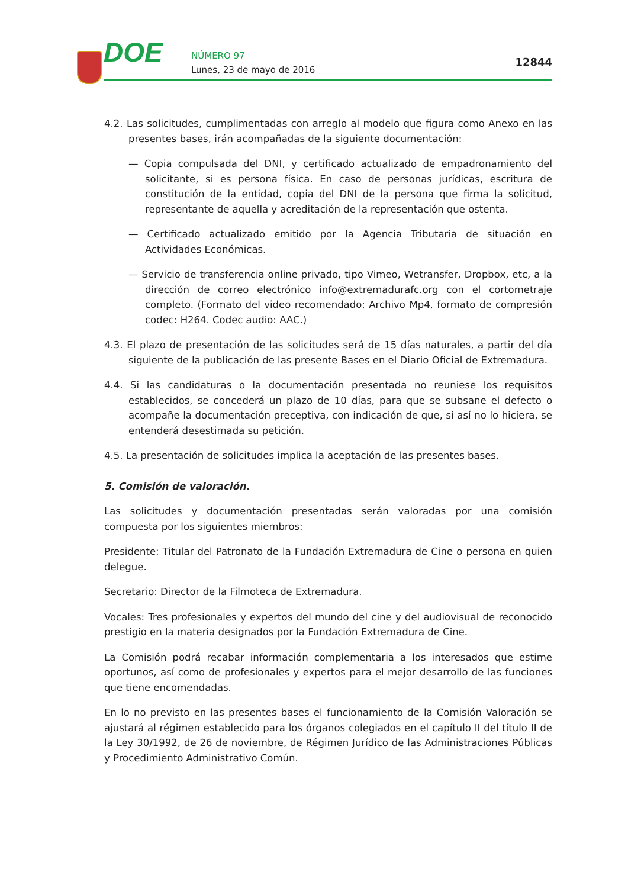DOE NÚMERO 97
Lunes, 23 de mayo de 2016
12844
4.2. Las solicitudes, cumplimentadas con arreglo al modelo que figura como Anexo en las presentes bases, irán acompañadas de la siguiente documentación:
— Copia compulsada del DNI, y certificado actualizado de empadronamiento del solicitante, si es persona física. En caso de personas jurídicas, escritura de constitución de la entidad, copia del DNI de la persona que firma la solicitud, representante de aquella y acreditación de la representación que ostenta.
— Certificado actualizado emitido por la Agencia Tributaria de situación en Actividades Económicas.
— Servicio de transferencia online privado, tipo Vimeo, Wetransfer, Dropbox, etc, a la dirección de correo electrónico info@extremadurafc.org con el cortometraje completo. (Formato del video recomendado: Archivo Mp4, formato de compresión codec: H264. Codec audio: AAC.)
4.3. El plazo de presentación de las solicitudes será de 15 días naturales, a partir del día siguiente de la publicación de las presente Bases en el Diario Oficial de Extremadura.
4.4. Si las candidaturas o la documentación presentada no reuniese los requisitos establecidos, se concederá un plazo de 10 días, para que se subsane el defecto o acompañe la documentación preceptiva, con indicación de que, si así no lo hiciera, se entenderá desestimada su petición.
4.5. La presentación de solicitudes implica la aceptación de las presentes bases.
5. Comisión de valoración.
Las solicitudes y documentación presentadas serán valoradas por una comisión compuesta por los siguientes miembros:
Presidente: Titular del Patronato de la Fundación Extremadura de Cine o persona en quien delegue.
Secretario: Director de la Filmoteca de Extremadura.
Vocales: Tres profesionales y expertos del mundo del cine y del audiovisual de reconocido prestigio en la materia designados por la Fundación Extremadura de Cine.
La Comisión podrá recabar información complementaria a los interesados que estime oportunos, así como de profesionales y expertos para el mejor desarrollo de las funciones que tiene encomendadas.
En lo no previsto en las presentes bases el funcionamiento de la Comisión Valoración se ajustará al régimen establecido para los órganos colegiados en el capítulo II del título II de la Ley 30/1992, de 26 de noviembre, de Régimen Jurídico de las Administraciones Públicas y Procedimiento Administrativo Común.